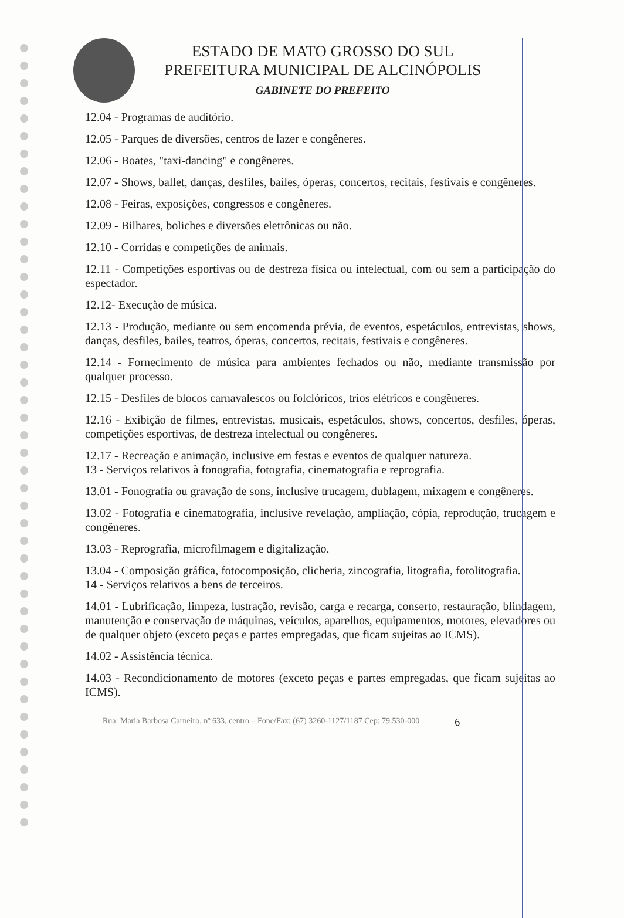ESTADO DE MATO GROSSO DO SUL
PREFEITURA MUNICIPAL DE ALCINÓPOLIS
GABINETE DO PREFEITO
12.04 - Programas de auditório.
12.05 - Parques de diversões, centros de lazer e congêneres.
12.06 - Boates, "taxi-dancing" e congêneres.
12.07 - Shows, ballet, danças, desfiles, bailes, óperas, concertos, recitais, festivais e congêneres.
12.08 - Feiras, exposições, congressos e congêneres.
12.09 - Bilhares, boliches e diversões eletrônicas ou não.
12.10 - Corridas e competições de animais.
12.11 - Competições esportivas ou de destreza física ou intelectual, com ou sem a participação do espectador.
12.12- Execução de música.
12.13 - Produção, mediante ou sem encomenda prévia, de eventos, espetáculos, entrevistas, shows, danças, desfiles, bailes, teatros, óperas, concertos, recitais, festivais e congêneres.
12.14 - Fornecimento de música para ambientes fechados ou não, mediante transmissão por qualquer processo.
12.15 - Desfiles de blocos carnavalescos ou folclóricos, trios elétricos e congêneres.
12.16 - Exibição de filmes, entrevistas, musicais, espetáculos, shows, concertos, desfiles, óperas, competições esportivas, de destreza intelectual ou congêneres.
12.17 - Recreação e animação, inclusive em festas e eventos de qualquer natureza.
13 - Serviços relativos à fonografia, fotografia, cinematografia e reprografia.
13.01 - Fonografia ou gravação de sons, inclusive trucagem, dublagem, mixagem e congêneres.
13.02 - Fotografia e cinematografia, inclusive revelação, ampliação, cópia, reprodução, trucagem e congêneres.
13.03 - Reprografia, microfilmagem e digitalização.
13.04 - Composição gráfica, fotocomposição, clicheria, zincografia, litografia, fotolitografia.
14 - Serviços relativos a bens de terceiros.
14.01 - Lubrificação, limpeza, lustração, revisão, carga e recarga, conserto, restauração, blindagem, manutenção e conservação de máquinas, veículos, aparelhos, equipamentos, motores, elevadores ou de qualquer objeto (exceto peças e partes empregadas, que ficam sujeitas ao ICMS).
14.02 - Assistência técnica.
14.03 - Recondicionamento de motores (exceto peças e partes empregadas, que ficam sujeitas ao ICMS).
Rua: Maria Barbosa Carneiro, nº 633, centro – Fone/Fax: (67) 3260-1127/1187 Cep: 79.530-000 6